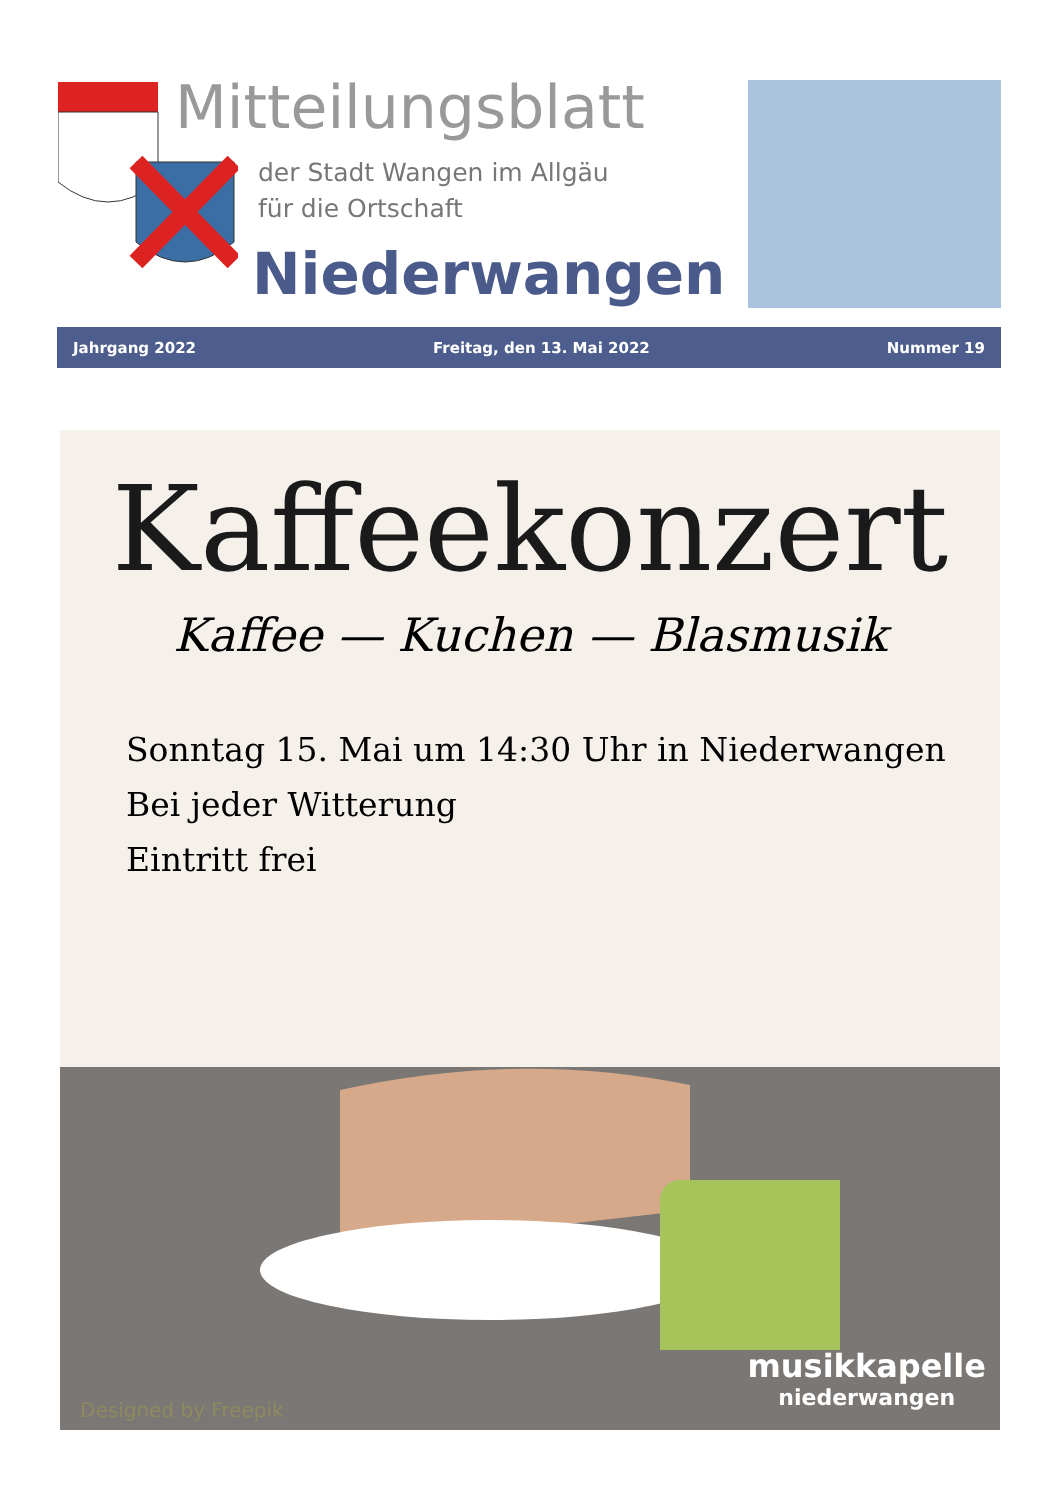Mitteilungsblatt
der Stadt Wangen im Allgäu
für die Ortschaft
Niederwangen
Jahrgang 2022 Freitag, den 13. Mai 2022 Nummer 19
Kaffeekonzert
Kaffee — Kuchen — Blasmusik
Sonntag 15. Mai um 14:30 Uhr in Niederwangen
Bei jeder Witterung
Eintritt frei
Designed by Freepik
musikkapelle
niederwangen